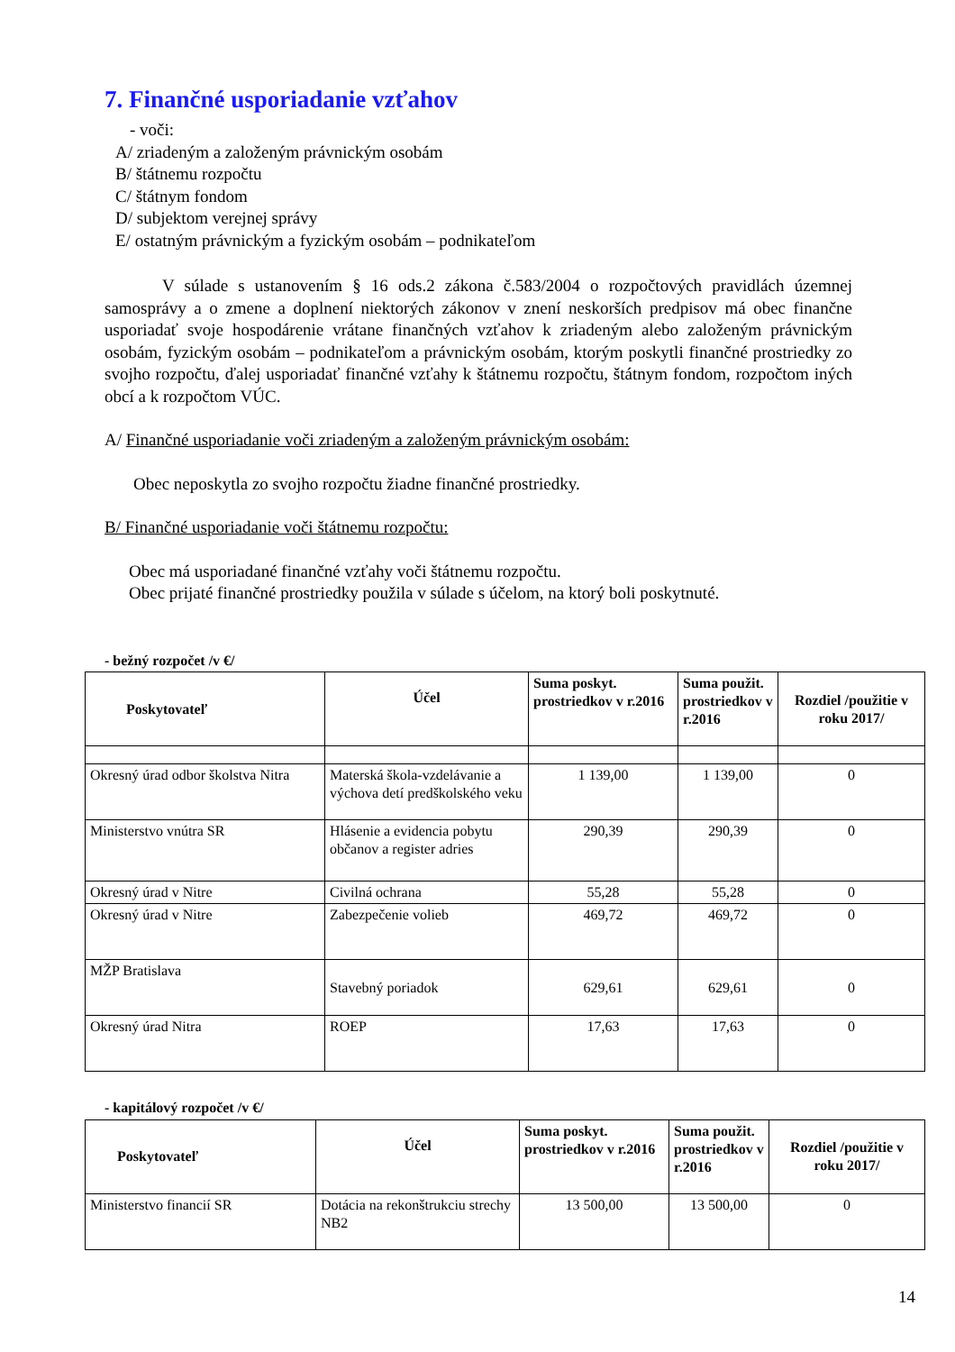7. Finančné usporiadanie vzťahov
- voči:
A/ zriadeným a založeným právnickým osobám
B/ štátnemu rozpočtu
C/ štátnym fondom
D/ subjektom verejnej správy
E/ ostatným právnickým a fyzickým osobám – podnikateľom
V súlade s ustanovením § 16 ods.2 zákona č.583/2004 o rozpočtových pravidlách územnej samosprávy a o zmene a doplnení niektorých zákonov v znení neskorších predpisov má obec finančne usporiadať svoje hospodárenie vrátane finančných vzťahov k zriadeným alebo založeným právnickým osobám, fyzickým osobám – podnikateľom a právnickým osobám, ktorým poskytli finančné prostriedky zo svojho rozpočtu, ďalej usporiadať finančné vzťahy k štátnemu rozpočtu, štátnym fondom, rozpočtom iných obcí a k rozpočtom VÚC.
A/ Finančné usporiadanie voči zriadeným a založeným právnickým osobám:
Obec neposkytla zo svojho rozpočtu žiadne finančné prostriedky.
B/ Finančné usporiadanie voči štátnemu rozpočtu:
Obec má usporiadané finančné vzťahy voči štátnemu rozpočtu.
Obec prijaté finančné prostriedky použila v súlade s účelom, na ktorý boli poskytnuté.
- bežný rozpočet /v €/
| Poskytovateľ | Účel | Suma poskyt. prostriedkov v r.2016 | Suma použit. prostriedkov v r.2016 | Rozdiel /použitie v roku 2017/ |
| --- | --- | --- | --- | --- |
| Okresný úrad odbor školstva Nitra | Materská škola-vzdelávanie a výchova detí predškolského veku | 1 139,00 | 1 139,00 | 0 |
| Ministerstvo vnútra SR | Hlásenie a evidencia pobytu občanov a register adries | 290,39 | 290,39 | 0 |
| Okresný úrad v Nitre | Civilná ochrana | 55,28 | 55,28 | 0 |
| Okresný úrad v Nitre | Zabezpečenie volieb | 469,72 | 469,72 | 0 |
| MŽP Bratislava | Stavebný poriadok | 629,61 | 629,61 | 0 |
| Okresný úrad Nitra | ROEP | 17,63 | 17,63 | 0 |
- kapitálový rozpočet /v €/
| Poskytovateľ | Účel | Suma poskyt. prostriedkov v r.2016 | Suma použit. prostriedkov v r.2016 | Rozdiel /použitie v roku 2017/ |
| --- | --- | --- | --- | --- |
| Ministerstvo financií SR | Dotácia na rekonštrukciu strechy NB2 | 13 500,00 | 13 500,00 | 0 |
14